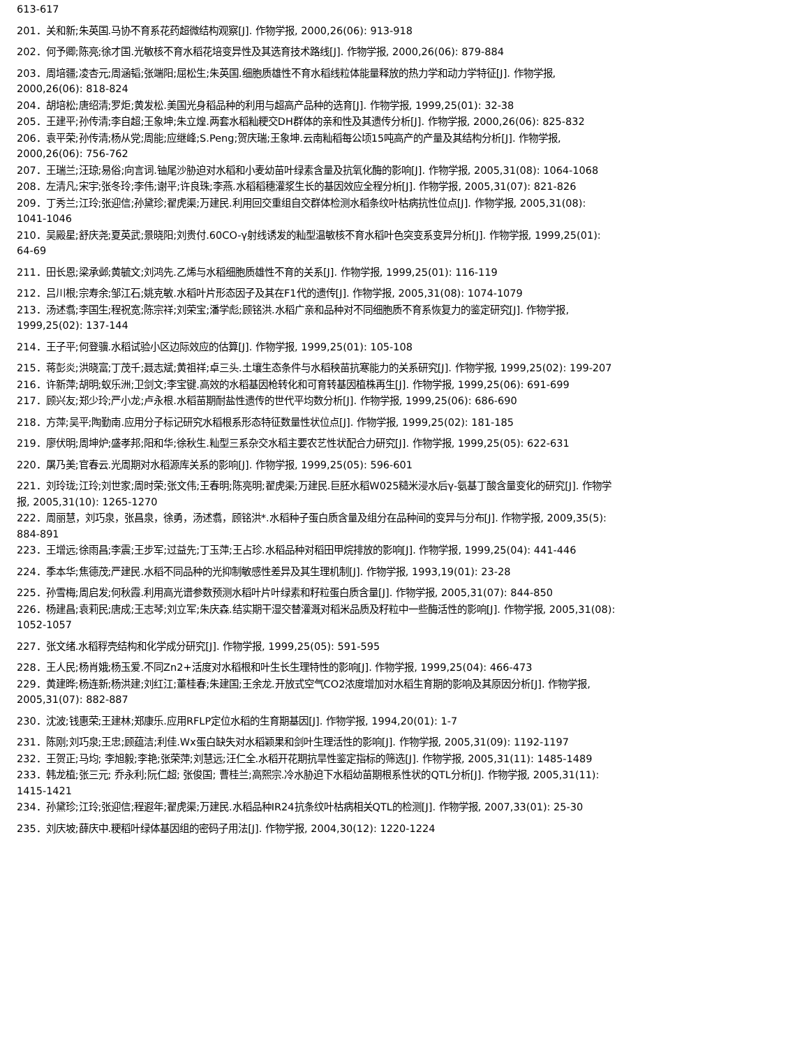613-617
201．关和新;朱英国.马协不育系花药超微结构观察[J]. 作物学报, 2000,26(06): 913-918
202．何予卿;陈亮;徐才国.光敏核不育水稻花培变异性及其选育技术路线[J]. 作物学报, 2000,26(06): 879-884
203．周培疆;凌杏元;周涵韬;张端阳;屈松生;朱英国.细胞质雄性不育水稻线粒体能量释放的热力学和动力学特征[J]. 作物学报, 2000,26(06): 818-824
204．胡培松;唐绍清;罗炬;黄发松.美国光身稻品种的利用与超高产品种的选育[J]. 作物学报, 1999,25(01): 32-38
205．王建平;孙传清;李自超;王象坤;朱立煌.两套水稻籼粳交DH群体的亲和性及其遗传分析[J]. 作物学报, 2000,26(06): 825-832
206．袁平荣;孙传清;杨从党;周能;应继峰;S.Peng;贺庆瑞;王象坤.云南籼稻每公顷15吨高产的产量及其结构分析[J]. 作物学报, 2000,26(06): 756-762
207．王瑞兰;汪琼;易俗;向言词.铀尾沙胁迫对水稻和小麦幼苗叶绿素含量及抗氧化酶的影响[J]. 作物学报, 2005,31(08): 1064-1068
208．左清凡;宋宇;张冬玲;李伟;谢平;许良珠;李燕.水稻稻穗灌浆生长的基因效应全程分析[J]. 作物学报, 2005,31(07): 821-826
209．丁秀兰;江玲;张迎信;孙黛珍;翟虎渠;万建民.利用回交重组自交群体检测水稻条纹叶枯病抗性位点[J]. 作物学报, 2005,31(08): 1041-1046
210．吴殿星;舒庆尧;夏英武;景晓阳;刘贵付.60CO-γ射线诱发的籼型温敏核不育水稻叶色突变系变异分析[J]. 作物学报, 1999,25(01): 64-69
211．田长恩;梁承邺;黄毓文;刘鸿先.乙烯与水稻细胞质雄性不育的关系[J]. 作物学报, 1999,25(01): 116-119
212．吕川根;宗寿余;邹江石;姚克敏.水稻叶片形态因子及其在F1代的遗传[J]. 作物学报, 2005,31(08): 1074-1079
213．汤述翥;李国生;程祝宽;陈宗祥;刘荣宝;潘学彪;顾铭洪.水稻广亲和品种对不同细胞质不育系恢复力的鉴定研究[J]. 作物学报, 1999,25(02): 137-144
214．王子平;何登骥.水稻试验小区边际效应的估算[J]. 作物学报, 1999,25(01): 105-108
215．蒋彭炎;洪晓富;丁茂千;聂志斌;黄祖祥;卓三头.土壤生态条件与水稻秧苗抗寒能力的关系研究[J]. 作物学报, 1999,25(02): 199-207
216．许新萍;胡明;蚁乐洲;卫剑文;李宝键.高效的水稻基因枪转化和可育转基因植株再生[J]. 作物学报, 1999,25(06): 691-699
217．顾兴友;郑少玲;严小龙;卢永根.水稻苗期耐盐性遗传的世代平均数分析[J]. 作物学报, 1999,25(06): 686-690
218．方萍;吴平;陶勤南.应用分子标记研究水稻根系形态特征数量性状位点[J]. 作物学报, 1999,25(02): 181-185
219．廖伏明;周坤炉;盛孝邦;阳和华;徐秋生.籼型三系杂交水稻主要农艺性状配合力研究[J]. 作物学报, 1999,25(05): 622-631
220．屠乃美;官春云.光周期对水稻源库关系的影响[J]. 作物学报, 1999,25(05): 596-601
221．刘玲珑;江玲;刘世家;周时荣;张文伟;王春明;陈亮明;翟虎渠;万建民.巨胚水稻W025糙米浸水后γ-氨基丁酸含量变化的研究[J]. 作物学报, 2005,31(10): 1265-1270
222．周丽慧，刘巧泉，张昌泉，徐勇，汤述翥，顾铭洪*.水稻种子蛋白质含量及组分在品种间的变异与分布[J]. 作物学报, 2009,35(5): 884-891
223．王增远;徐雨昌;李震;王步军;过益先;丁玉萍;王占珍.水稻品种对稻田甲烷排放的影响[J]. 作物学报, 1999,25(04): 441-446
224．季本华;焦德茂;严建民.水稻不同品种的光抑制敏感性差异及其生理机制[J]. 作物学报, 1993,19(01): 23-28
225．孙雪梅;周启发;何秋霞.利用高光谱参数预测水稻叶片叶绿素和籽粒蛋白质含量[J]. 作物学报, 2005,31(07): 844-850
226．杨建昌;袁莉民;唐成;王志琴;刘立军;朱庆森.结实期干湿交替灌溉对稻米品质及籽粒中一些酶活性的影响[J]. 作物学报, 2005,31(08): 1052-1057
227．张文绪.水稻稃壳结构和化学成分研究[J]. 作物学报, 1999,25(05): 591-595
228．王人民;杨肖娥;杨玉爱.不同Zn2+活度对水稻根和叶生长生理特性的影响[J]. 作物学报, 1999,25(04): 466-473
229．黄建晔;杨连新;杨洪建;刘红江;董桂春;朱建国;王余龙.开放式空气CO2浓度增加对水稻生育期的影响及其原因分析[J]. 作物学报, 2005,31(07): 882-887
230．沈波;钱惠荣;王建林;郑康乐.应用RFLP定位水稻的生育期基因[J]. 作物学报, 1994,20(01): 1-7
231．陈刚;刘巧泉;王忠;顾蕴洁;利佳.Wx蛋白缺失对水稻颖果和剑叶生理活性的影响[J]. 作物学报, 2005,31(09): 1192-1197
232．王贺正;马均; 李旭毅;李艳;张荣萍;刘慧远;汪仁全.水稻开花期抗旱性鉴定指标的筛选[J]. 作物学报, 2005,31(11): 1485-1489
233．韩龙植;张三元; 乔永利;阮仁超; 张俊国; 曹桂兰;高熙宗.冷水胁迫下水稻幼苗期根系性状的QTL分析[J]. 作物学报, 2005,31(11): 1415-1421
234．孙黛珍;江玲;张迎信;程遐年;翟虎渠;万建民.水稻品种IR24抗条纹叶枯病相关QTL的检测[J]. 作物学报, 2007,33(01): 25-30
235．刘庆坡;薛庆中.粳稻叶绿体基因组的密码子用法[J]. 作物学报, 2004,30(12): 1220-1224